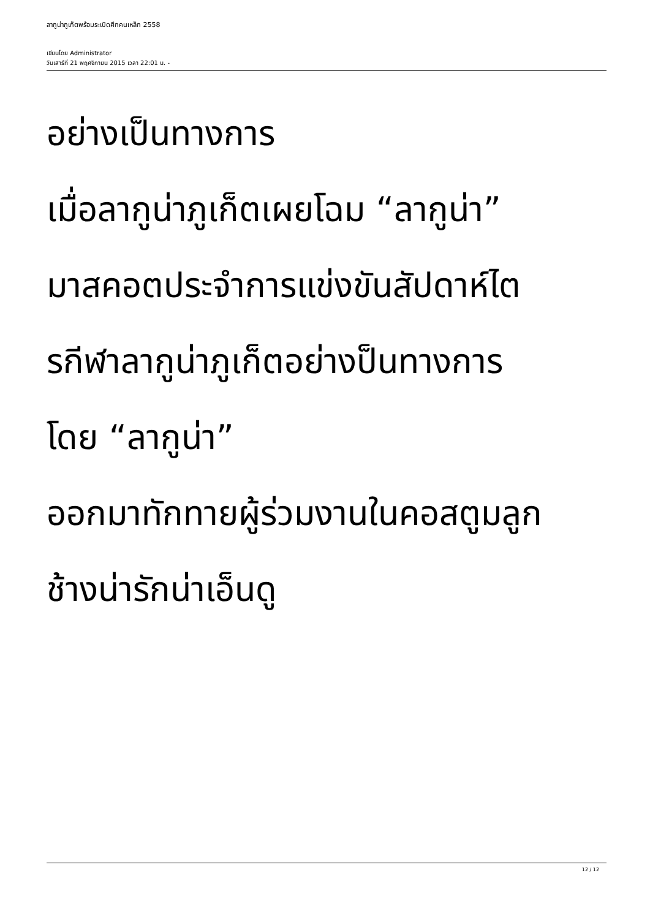ลากูน่าภูเก็ตพร้อมระเบิดศึกคนเหล็ก 2558
เขียนโดย Administrator
วันเสาร์ที่ 21 พฤศจิกายน 2015 เวลา 22:01 น. -
อย่างเป็นทางการ
เมื่อลากูน่าภูเก็ตเผยโฉม “ลากูน่า”
มาสคอตประจำการแข่งขันสัปดาห์ไต
รกีฬาลากูน่าภูเก็ตอย่างป็นทางการ
โดย “ลากูน่า”
ออกมาทักทายผู้ร่วมงานในคอสตูมลูก
ช้างน่ารักน่าเอ็นดู
12 / 12